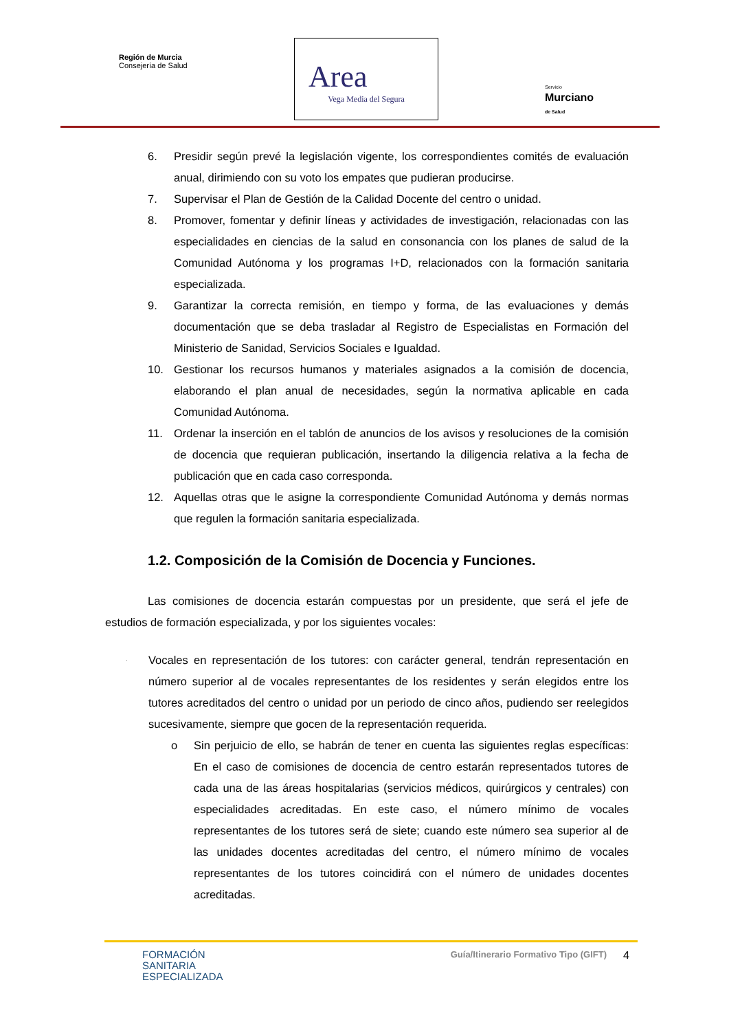Región de Murcia
Consejería de Salud
Area
Vega Media del Segura
Servicio
Murciano
de Salud
6. Presidir según prevé la legislación vigente, los correspondientes comités de evaluación anual, dirimiendo con su voto los empates que pudieran producirse.
7. Supervisar el Plan de Gestión de la Calidad Docente del centro o unidad.
8. Promover, fomentar y definir líneas y actividades de investigación, relacionadas con las especialidades en ciencias de la salud en consonancia con los planes de salud de la Comunidad Autónoma y los programas I+D, relacionados con la formación sanitaria especializada.
9. Garantizar la correcta remisión, en tiempo y forma, de las evaluaciones y demás documentación que se deba trasladar al Registro de Especialistas en Formación del Ministerio de Sanidad, Servicios Sociales e Igualdad.
10. Gestionar los recursos humanos y materiales asignados a la comisión de docencia, elaborando el plan anual de necesidades, según la normativa aplicable en cada Comunidad Autónoma.
11. Ordenar la inserción en el tablón de anuncios de los avisos y resoluciones de la comisión de docencia que requieran publicación, insertando la diligencia relativa a la fecha de publicación que en cada caso corresponda.
12. Aquellas otras que le asigne la correspondiente Comunidad Autónoma y demás normas que regulen la formación sanitaria especializada.
1.2. Composición de la Comisión de Docencia y Funciones.
Las comisiones de docencia estarán compuestas por un presidente, que será el jefe de estudios de formación especializada, y por los siguientes vocales:
· Vocales en representación de los tutores: con carácter general, tendrán representación en número superior al de vocales representantes de los residentes y serán elegidos entre los tutores acreditados del centro o unidad por un periodo de cinco años, pudiendo ser reelegidos sucesivamente, siempre que gocen de la representación requerida.
o Sin perjuicio de ello, se habrán de tener en cuenta las siguientes reglas específicas: En el caso de comisiones de docencia de centro estarán representados tutores de cada una de las áreas hospitalarias (servicios médicos, quirúrgicos y centrales) con especialidades acreditadas. En este caso, el número mínimo de vocales representantes de los tutores será de siete; cuando este número sea superior al de las unidades docentes acreditadas del centro, el número mínimo de vocales representantes de los tutores coincidirá con el número de unidades docentes acreditadas.
FORMACIÓN
SANITARIA
ESPECIALIZADA
Guía/Itinerario Formativo Tipo (GIFT)
4